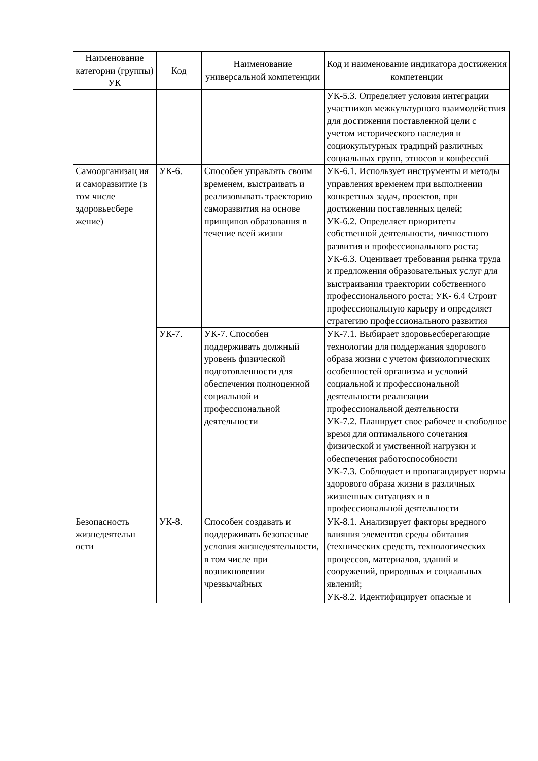| Наименование категории (группы) УК | Код | Наименование универсальной компетенции | Код и наименование индикатора достижения компетенции |
| --- | --- | --- | --- |
| | | | УК-5.3. Определяет условия интеграции участников межкультурного взаимодействия для достижения поставленной цели с учетом исторического наследия и социокультурных традиций различных социальных групп, этносов и конфессий |
| Самоорганизац ия и саморазвитие (в том числе здоровьесбере жение) | УК-6. | Способен управлять своим временем, выстраивать и реализовывать траекторию саморазвития на основе принципов образования в течение всей жизни | УК-6.1. Использует инструменты и методы управления временем при выполнении конкретных задач, проектов, при достижении поставленных целей; УК-6.2. Определяет приоритеты собственной деятельности, личностного развития и профессионального роста; УК-6.3. Оценивает требования рынка труда и предложения образовательных услуг для выстраивания траектории собственного профессионального роста; УК- 6.4 Строит профессиональную карьеру и определяет стратегию профессионального развития |
| | УК-7. | УК-7. Способен поддерживать должный уровень физической подготовленности для обеспечения полноценной социальной и профессиональной деятельности | УК-7.1. Выбирает здоровьесберегающие технологии для поддержания здорового образа жизни с учетом физиологических особенностей организма и условий социальной и профессиональной деятельности реализации профессиональной деятельности УК-7.2. Планирует свое рабочее и свободное время для оптимального сочетания физической и умственной нагрузки и обеспечения работоспособности УК-7.3. Соблюдает и пропагандирует нормы здорового образа жизни в различных жизненных ситуациях и в профессиональной деятельности |
| Безопасность жизнедеятельн ости | УК-8. | Способен создавать и поддерживать безопасные условия жизнедеятельности, в том числе при возникновении чрезвычайных | УК-8.1. Анализирует факторы вредного влияния элементов среды обитания (технических средств, технологических процессов, материалов, зданий и сооружений, природных и социальных явлений; УК-8.2. Идентифицирует опасные и |